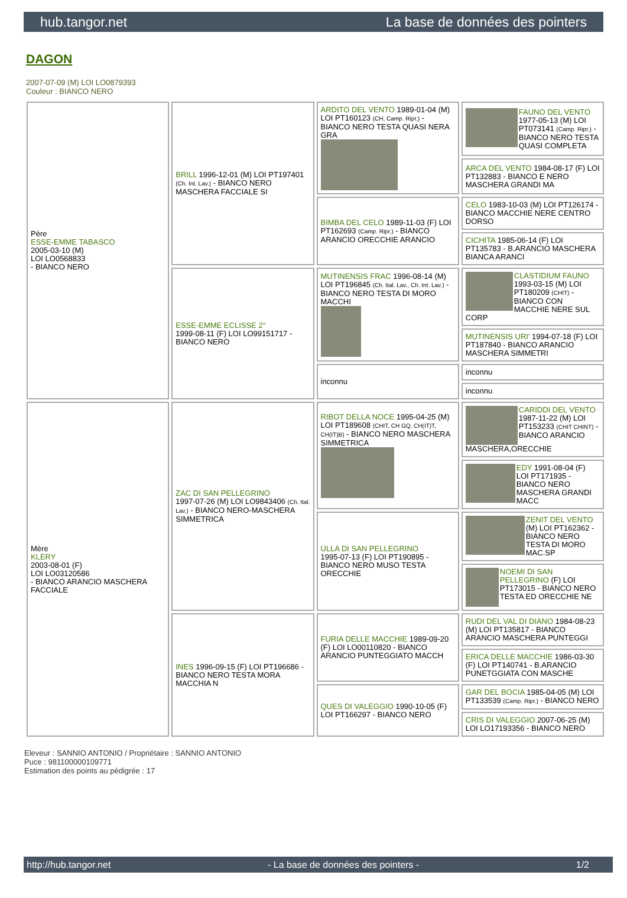hub.tangor.net La base de données des pointers
DAGON
2007-07-09 (M) LOI LO0879393
Couleur : BIANCO NERO
| Père ESSE-EMME TABASCO 2005-03-10 (M) LOI LO0568833 - BIANCO NERO | BRILL 1996-12-01 (M) LOI PT197401 (Ch. Int. Lav.) - BIANCO NERO MASCHERA FACCIALE SI | ARDITO DEL VENTO 1989-01-04 (M) LOI PT160123 (CH, Camp. Ripr.) - BIANCO NERO TESTA QUASI NERA GRA | FAUNO DEL VENTO 1977-05-13 (M) LOI PT073141 (Camp. Ripr.) - BIANCO NERO TESTA QUASI COMPLETA |
| | | | ARCA DEL VENTO 1984-08-17 (F) LOI PT132883 - BIANCO E NERO MASCHERA GRANDI MA |
| | | BIMBA DEL CELO 1989-11-03 (F) LOI PT162693 (Camp. Ripr.) - BIANCO ARANCIO ORECCHIE ARANCIO | CELO 1983-10-03 (M) LOI PT126174 - BIANCO MACCHIE NERE CENTRO DORSO |
| | | | CICHITA 1985-06-14 (F) LOI PT135783 - B.ARANCIO MASCHERA BIANCA ARANCI |
| | ESSE-EMME ECLISSE 2° 1999-08-11 (F) LOI LO99151717 - BIANCO NERO | MUTINENSIS FRAC 1996-08-14 (M) LOI PT196845 (Ch. Ital. Lav., Ch. Int. Lav.) - BIANCO NERO TESTA DI MORO MACCHI | CLASTIDIUM FAUNO 1993-03-15 (M) LOI PT180209 (CHIT) - BIANCO CON MACCHIE NERE SUL CORP |
| | | | MUTINENSIS URI' 1994-07-18 (F) LOI PT187840 - BIANCO ARANCIO MASCHERA SIMMETRI |
| | | inconnu | inconnu |
| | | | inconnu |
| Mère KLERY 2003-08-01 (F) LOI LO03120586 - BIANCO ARANCIO MASCHERA FACCIALE | ZAC DI SAN PELLEGRINO 1997-07-26 (M) LOI LO9843406 (Ch. Ital. Lav.) - BIANCO NERO-MASCHERA SIMMETRICA | RIBOT DELLA NOCE 1995-04-25 (M) LOI PT189608 (CHIT, CH GQ, CH(IT)T, CH(IT)B) - BIANCO NERO MASCHERA SIMMETRICA | CARIDDI DEL VENTO 1987-11-22 (M) LOI PT153233 (CHIT CHINT) - BIANCO ARANCIO MASCHERA,ORECCHIE |
| | | | EDY 1991-08-04 (F) LOI PT171935 - BIANCO NERO MASCHERA GRANDI MACC |
| | | ULLA DI SAN PELLEGRINO 1995-07-13 (F) LOI PT190895 - BIANCO NERO MUSO TESTA ORECCHIE | ZENIT DEL VENTO (M) LOI PT162362 - BIANCO NERO TESTA DI MORO MAC.SP |
| | | | NOEMI DI SAN PELLEGRINO (F) LOI PT173015 - BIANCO NERO TESTA ED ORECCHIE NE |
| | INES 1996-09-15 (F) LOI PT196686 - BIANCO NERO TESTA MORA MACCHIA N | FURIA DELLE MACCHIE 1989-09-20 (F) LOI LO00110820 - BIANCO ARANCIO PUNTEGGIATO MACCH | RUDI DEL VAL DI DIANO 1984-08-23 (M) LOI PT135817 - BIANCO ARANCIO MASCHERA PUNTEGGI |
| | | | ERICA DELLE MACCHIE 1986-03-30 (F) LOI PT140741 - B.ARANCIO PUNETGGIATA CON MASCHE |
| | | QUES DI VALEGGIO 1990-10-05 (F) LOI PT166297 - BIANCO NERO | GAR DEL BOCIA 1985-04-05 (M) LOI PT133539 (Camp. Ripr.) - BIANCO NERO |
| | | | CRIS DI VALEGGIO 2007-06-25 (M) LOI LO17193356 - BIANCO NERO |
Eleveur : SANNIO ANTONIO / Propriétaire : SANNIO ANTONIO
Puce : 981100000109771
Estimation des points au pédigrée : 17
http://hub.tangor.net - La base de données des pointers - 1/2